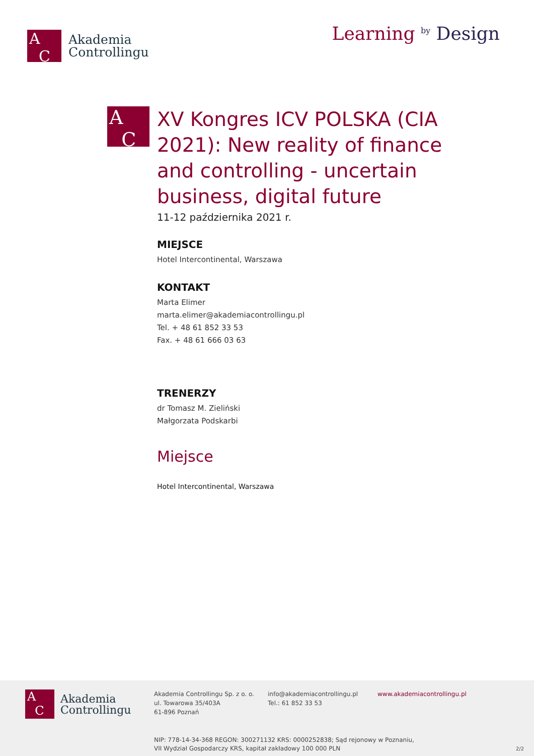A
C
Akademia
Controllingu
Learning <sup>by</sup> Design
A
C
XV Kongres ICV POLSKA (CIA 2021): New reality of finance and controlling - uncertain business, digital future
11-12 października 2021 r.
MIEJSCE
Hotel Intercontinental, Warszawa
KONTAKT
Marta Elimer
marta.elimer@akademiacontrollingu.pl
Tel. + 48 61 852 33 53
Fax. + 48 61 666 03 63
TRENERZY
dr Tomasz M. Zieliński
Małgorzata Podskarbi
Miejsce
Hotel Intercontinental, Warszawa
A
C
Akademia
Controllingu
Akademia Controllingu Sp. z o. o.
ul. Towarowa 35/403A
61-896 Poznań
info@akademiacontrollingu.pl
Tel.: 61 852 33 53
www.akademiacontrollingu.pl
NIP: 778-14-34-368 REGON: 300271132 KRS: 0000252838; Sąd rejonowy w Poznaniu,
VII Wydział Gospodarczy KRS, kapitał zakładowy 100 000 PLN 2/2